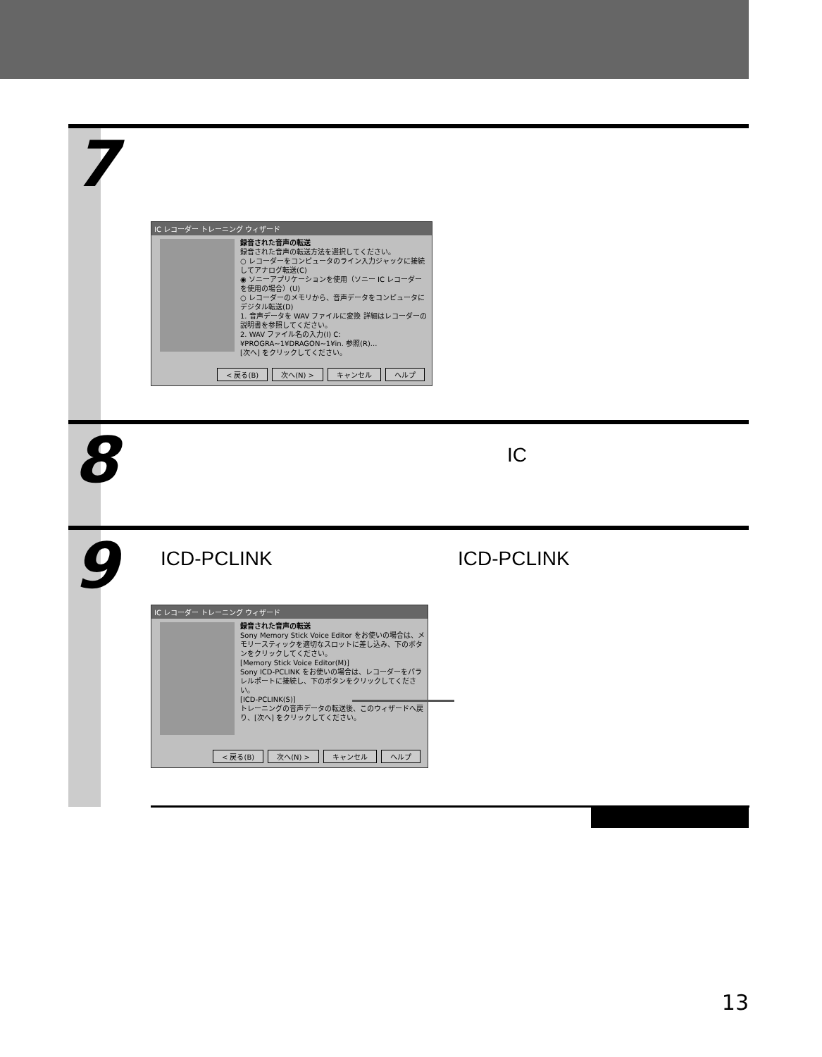7
IC レコーダー トレーニング ウィザード
録音された音声の転送
録音された音声の転送方法を選択してください。
○ レコーダーをコンピュータのライン入力ジャックに接続してアナログ転送(C)
◉ ソニーアプリケーションを使用（ソニー IC レコーダーを使用の場合）(U)
○ レコーダーのメモリから、音声データをコンピュータにデジタル転送(D)
1. 音声データを WAV ファイルに変換 詳細はレコーダーの説明書を参照してください。
2. WAV ファイル名の入力(I) C:¥PROGRA~1¥DRAGON~1¥in. 参照(R)...
[次へ] をクリックしてください。
< 戻る(B) 次へ(N) > キャンセル ヘルプ
8 IC
9 ICD-PCLINK ICD-PCLINK
IC レコーダー トレーニング ウィザード
録音された音声の転送
Sony Memory Stick Voice Editor をお使いの場合は、メモリースティックを適切なスロットに差し込み、下のボタンをクリックしてください。
[Memory Stick Voice Editor(M)]
Sony ICD-PCLINK をお使いの場合は、レコーダーをパラレルポートに接続し、下のボタンをクリックしてください。
[ICD-PCLINK(S)]
トレーニングの音声データの転送後、このウィザードへ戻り、[次へ] をクリックしてください。
< 戻る(B) 次へ(N) > キャンセル ヘルプ
13